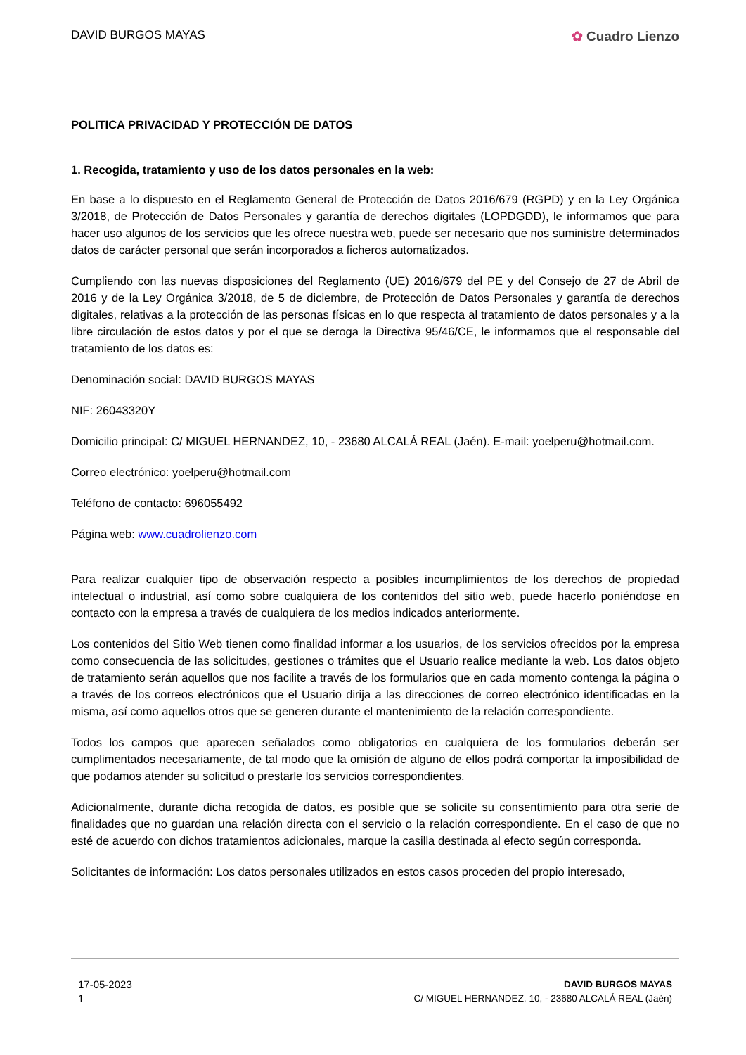DAVID BURGOS MAYAS ✿ Cuadro Lienzo
POLITICA PRIVACIDAD Y PROTECCIÓN DE DATOS
1. Recogida, tratamiento y uso de los datos personales en la web:
En base a lo dispuesto en el Reglamento General de Protección de Datos 2016/679 (RGPD) y en la Ley Orgánica 3/2018, de Protección de Datos Personales y garantía de derechos digitales (LOPDGDD), le informamos que para hacer uso algunos de los servicios que les ofrece nuestra web, puede ser necesario que nos suministre determinados datos de carácter personal que serán incorporados a ficheros automatizados.
Cumpliendo con las nuevas disposiciones del Reglamento (UE) 2016/679 del PE y del Consejo de 27 de Abril de 2016 y de la Ley Orgánica 3/2018, de 5 de diciembre, de Protección de Datos Personales y garantía de derechos digitales, relativas a la protección de las personas físicas en lo que respecta al tratamiento de datos personales y a la libre circulación de estos datos y por el que se deroga la Directiva 95/46/CE, le informamos que el responsable del tratamiento de los datos es:
Denominación social: DAVID BURGOS MAYAS
NIF: 26043320Y
Domicilio principal: C/ MIGUEL HERNANDEZ, 10, - 23680 ALCALÁ REAL (Jaén). E-mail: yoelperu@hotmail.com.
Correo electrónico: yoelperu@hotmail.com
Teléfono de contacto: 696055492
Página web: www.cuadrolienzo.com
Para realizar cualquier tipo de observación respecto a posibles incumplimientos de los derechos de propiedad intelectual o industrial, así como sobre cualquiera de los contenidos del sitio web, puede hacerlo poniéndose en contacto con la empresa a través de cualquiera de los medios indicados anteriormente.
Los contenidos del Sitio Web tienen como finalidad informar a los usuarios, de los servicios ofrecidos por la empresa como consecuencia de las solicitudes, gestiones o trámites que el Usuario realice mediante la web. Los datos objeto de tratamiento serán aquellos que nos facilite a través de los formularios que en cada momento contenga la página o a través de los correos electrónicos que el Usuario dirija a las direcciones de correo electrónico identificadas en la misma, así como aquellos otros que se generen durante el mantenimiento de la relación correspondiente.
Todos los campos que aparecen señalados como obligatorios en cualquiera de los formularios deberán ser cumplimentados necesariamente, de tal modo que la omisión de alguno de ellos podrá comportar la imposibilidad de que podamos atender su solicitud o prestarle los servicios correspondientes.
Adicionalmente, durante dicha recogida de datos, es posible que se solicite su consentimiento para otra serie de finalidades que no guardan una relación directa con el servicio o la relación correspondiente. En el caso de que no esté de acuerdo con dichos tratamientos adicionales, marque la casilla destinada al efecto según corresponda.
Solicitantes de información: Los datos personales utilizados en estos casos proceden del propio interesado,
17-05-2023
1
DAVID BURGOS MAYAS
C/ MIGUEL HERNANDEZ, 10, - 23680 ALCALÁ REAL (Jaén)